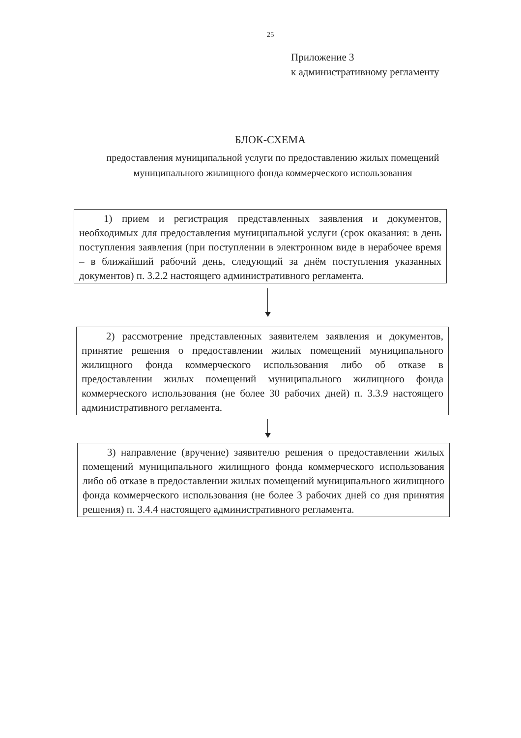25
Приложение 3
к административному регламенту
БЛОК-СХЕМА
предоставления муниципальной услуги по предоставлению жилых помещений муниципального жилищного фонда коммерческого использования
1) прием и регистрация представленных заявления и документов, необходимых для предоставления муниципальной услуги (срок оказания: в день поступления заявления (при поступлении в электронном виде в нерабочее время – в ближайший рабочий день, следующий за днём поступления указанных документов) п. 3.2.2 настоящего административного регламента.
2) рассмотрение представленных заявителем заявления и документов, принятие решения о предоставлении жилых помещений муниципального жилищного фонда коммерческого использования либо об отказе в предоставлении жилых помещений муниципального жилищного фонда коммерческого использования (не более 30 рабочих дней) п. 3.3.9 настоящего административного регламента.
3) направление (вручение) заявителю решения о предоставлении жилых помещений муниципального жилищного фонда коммерческого использования либо об отказе в предоставлении жилых помещений муниципального жилищного фонда коммерческого использования (не более 3 рабочих дней со дня принятия решения) п. 3.4.4 настоящего административного регламента.